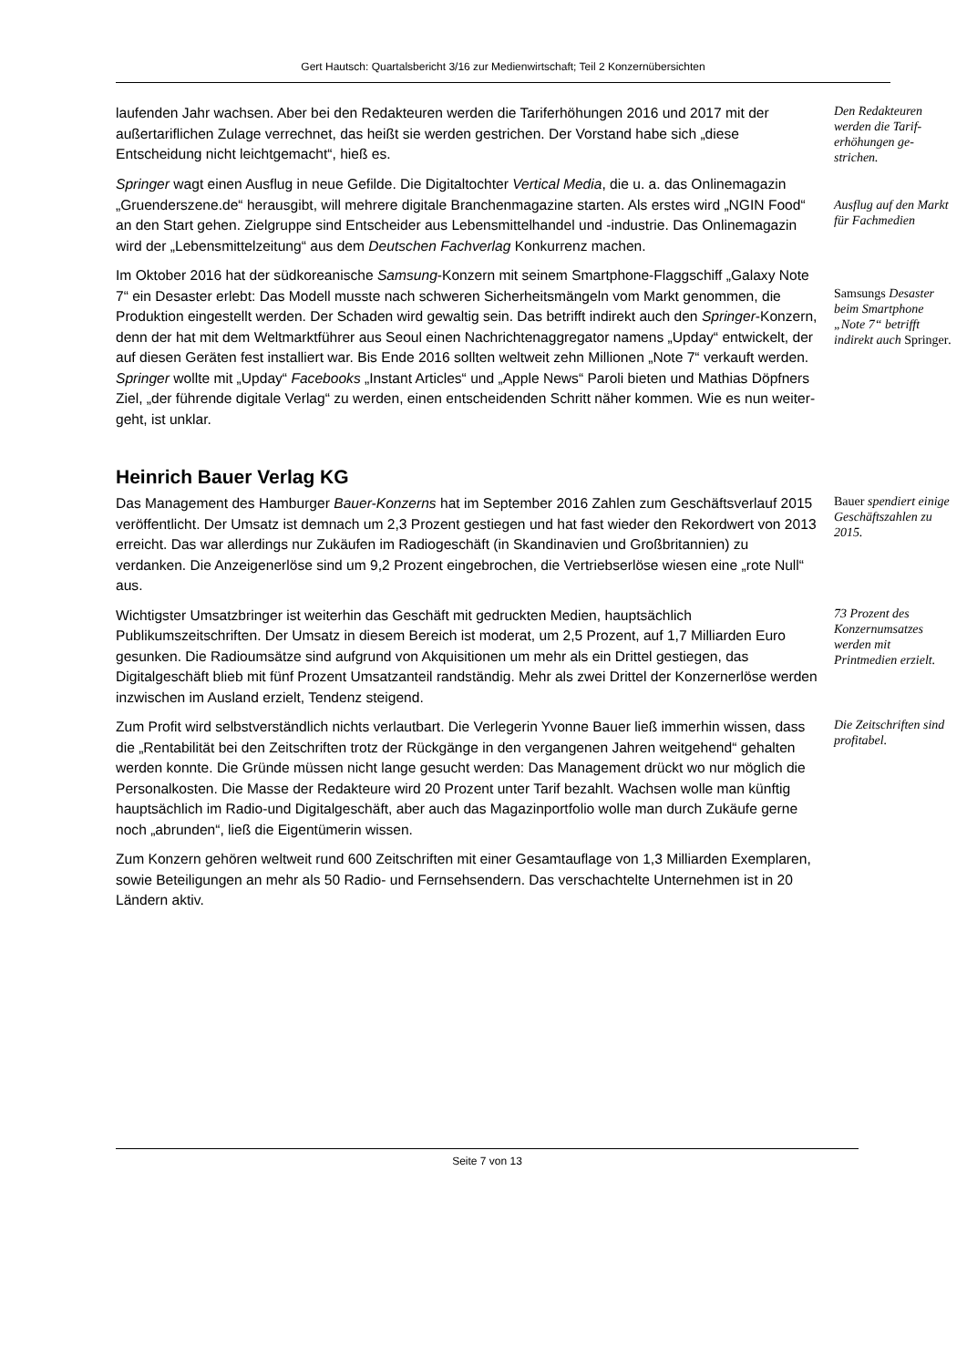Gert Hautsch: Quartalsbericht 3/16 zur Medienwirtschaft; Teil 2 Konzernübersichten
laufenden Jahr wachsen. Aber bei den Redakteuren werden die Tariferhöhungen 2016 und 2017 mit der außertariflichen Zulage verrechnet, das heißt sie werden gestrichen. Der Vorstand habe sich „diese Entscheidung nicht leichtgemacht“, hieß es.
Den Redakteuren werden die Tarif­erhöhungen ge­strichen.
Springer wagt einen Ausflug in neue Gefilde. Die Digitaltochter Vertical Media, die u. a. das Onlinemagazin „Gruenderszene.de“ herausgibt, will mehrere digitale Branchenma­gazine starten. Als erstes wird „NGIN Food“ an den Start gehen. Zielgruppe sind Ent­scheider aus Lebensmittelhandel und -industrie. Das Onlinemagazin wird der „Lebens­mittelzeitung“ aus dem Deutschen Fachverlag Konkurrenz machen.
Ausflug auf den Markt für Fach­medien
Im Oktober 2016 hat der südkoreanische Samsung-Konzern mit seinem Smartphone-Flaggschiff „Galaxy Note 7“ ein Desaster erlebt: Das Modell musste nach schweren Si­cherheitsmängeln vom Markt genommen, die Produktion eingestellt werden. Der Scha­den wird gewaltig sein. Das betrifft indirekt auch den Springer-Konzern, denn der hat mit dem Weltmarktführer aus Seoul einen Nachrichtenaggregator namens „Upday“ entwi­ckelt, der auf diesen Geräten fest installiert war. Bis Ende 2016 sollten weltweit zehn Millionen „Note 7“ verkauft werden. Springer wollte mit „Upday“ Facebooks „Instant Arti­cles“ und „Apple News“ Paroli bieten und Mathias Döpfners Ziel, „der führende digitale Verlag“ zu werden, einen entscheidenden Schritt näher kommen. Wie es nun weiter­geht, ist unklar.
Samsungs De­saster beim Smartphone „Note 7“ betrifft indirekt auch Springer.
Heinrich Bauer Verlag KG
Das Management des Hamburger Bauer-Konzerns hat im September 2016 Zahlen zum Geschäftsverlauf 2015 veröffentlicht. Der Umsatz ist demnach um 2,3 Prozent gestiegen und hat fast wieder den Rekordwert von 2013 erreicht. Das war allerdings nur Zukäufen im Radiogeschäft (in Skandinavien und Großbritannien) zu verdanken. Die Anzeigener­löse sind um 9,2 Prozent eingebrochen, die Vertriebserlöse wiesen eine „rote Null“ aus.
Bauer spendiert einige Geschäfts­zahlen zu 2015.
Wichtigster Umsatzbringer ist weiterhin das Geschäft mit gedruckten Medien, haupt­sächlich Publikumszeitschriften. Der Umsatz in diesem Bereich ist moderat, um 2,5 Pro­zent, auf 1,7 Milliarden Euro gesunken. Die Radioumsätze sind aufgrund von Akquisitio­nen um mehr als ein Drittel gestiegen, das Digitalgeschäft blieb mit fünf Prozent Um­satzanteil randständig. Mehr als zwei Drittel der Konzernerlöse werden inzwischen im Ausland erzielt, Tendenz steigend.
73 Prozent des Konzernumsatzes werden mit Printmedien er­zielt.
Zum Profit wird selbstverständlich nichts verlautbart. Die Verlegerin Yvonne Bauer ließ immerhin wissen, dass die „Rentabilität bei den Zeitschriften trotz der Rückgänge in den vergangenen Jahren weitgehend“ gehalten werden konnte. Die Gründe müssen nicht lange gesucht werden: Das Management drückt wo nur möglich die Personalkosten. Die Masse der Redakteure wird 20 Prozent unter Tarif bezahlt. Wachsen wolle man künftig hauptsächlich im Radio-und Digitalgeschäft, aber auch das Magazinportfolio wolle man durch Zukäufe gerne noch „abrunden“, ließ die Eigentümerin wissen.
Die Zeitschriften sind profitabel.
Zum Konzern gehören weltweit rund 600 Zeitschriften mit einer Gesamtauflage von 1,3 Milliarden Exemplaren, sowie Beteiligungen an mehr als 50 Radio- und Fernsehsen­dern. Das verschachtelte Unternehmen ist in 20 Ländern aktiv.
Seite 7 von 13